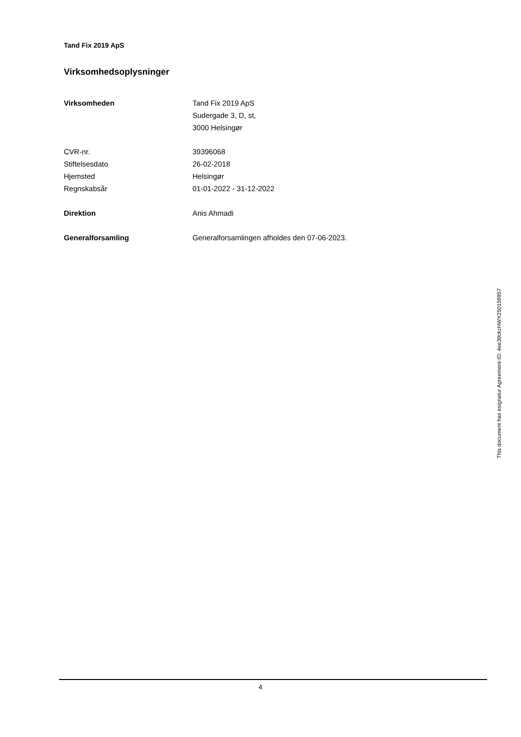Tand Fix 2019 ApS
Virksomhedsoplysninger
| Virksomheden | Tand Fix 2019 ApS |
| | Sudergade 3, D, st, |
| | 3000 Helsingør |
| CVR-nr. | 39396068 |
| Stiftelsesdato | 26-02-2018 |
| Hjemsted | Helsingør |
| Regnskabsår | 01-01-2022 - 31-12-2022 |
| Direktion | Anis Ahmadi |
| Generalforsamling | Generalforsamlingen afholdes den 07-06-2023. |
This document has esignatur Agreement-ID: 4ee39ckzHWX250159957
4